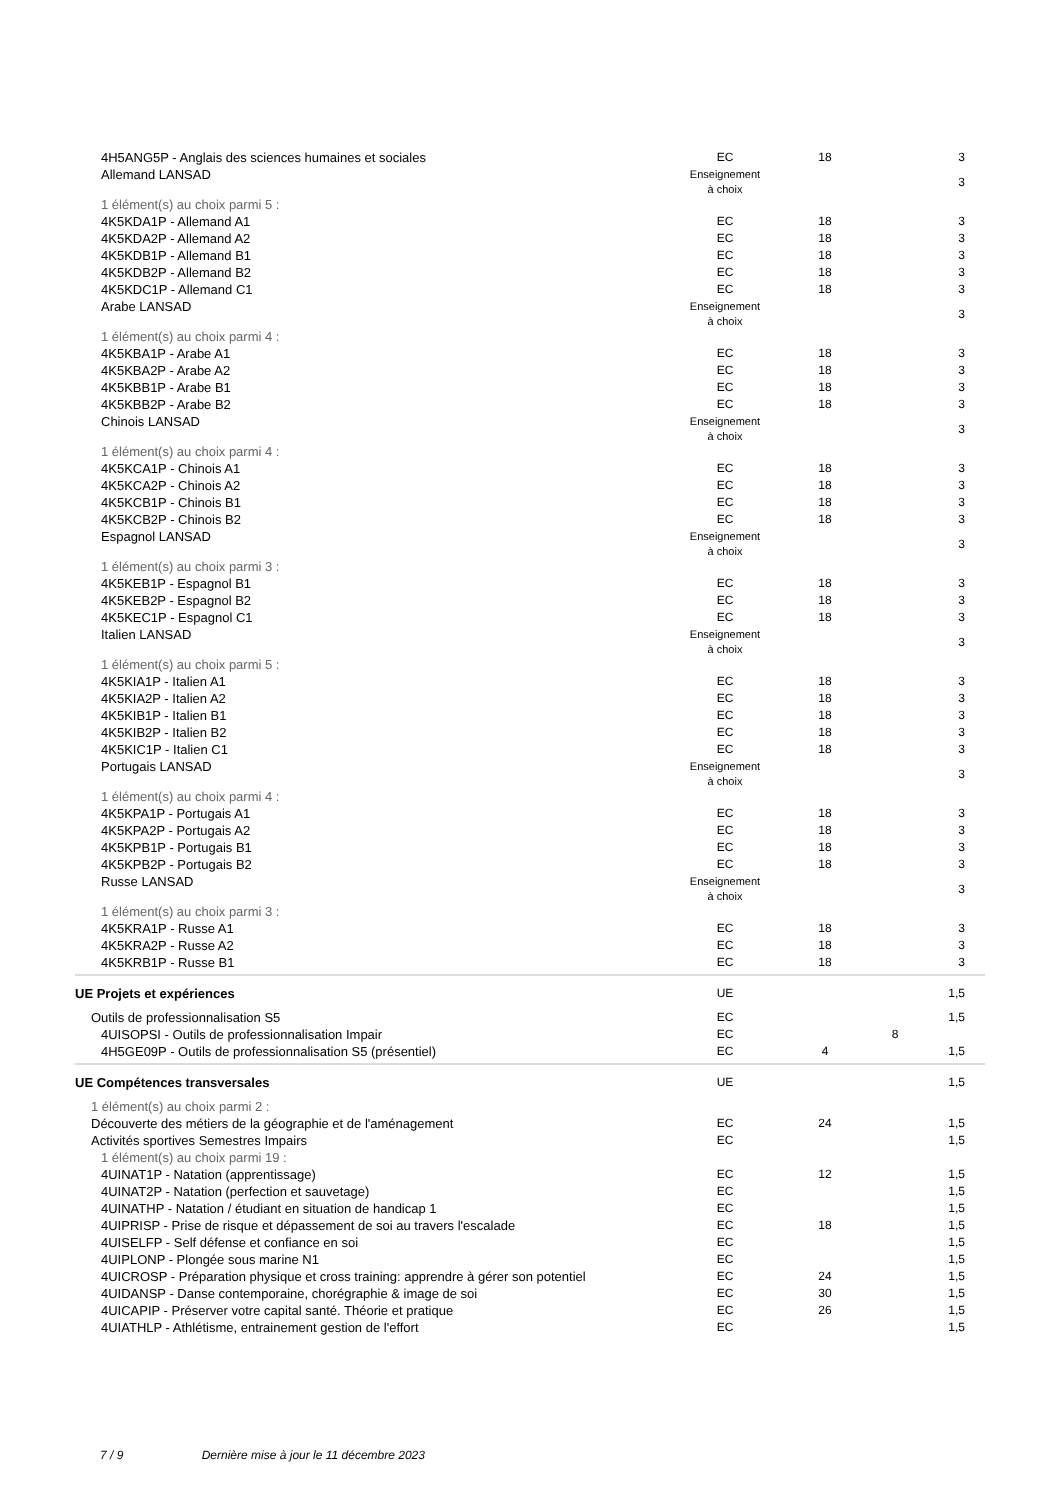| 4H5ANG5P - Anglais des sciences humaines et sociales | EC | 18 | | 3 |
| Allemand LANSAD | Enseignement à choix | | | 3 |
| 1 élément(s) au choix parmi 5 : | | | | |
| 4K5KDA1P - Allemand A1 | EC | 18 | | 3 |
| 4K5KDA2P - Allemand A2 | EC | 18 | | 3 |
| 4K5KDB1P - Allemand B1 | EC | 18 | | 3 |
| 4K5KDB2P - Allemand B2 | EC | 18 | | 3 |
| 4K5KDC1P - Allemand C1 | EC | 18 | | 3 |
| Arabe LANSAD | Enseignement à choix | | | 3 |
| 1 élément(s) au choix parmi 4 : | | | | |
| 4K5KBA1P - Arabe A1 | EC | 18 | | 3 |
| 4K5KBA2P - Arabe A2 | EC | 18 | | 3 |
| 4K5KBB1P - Arabe B1 | EC | 18 | | 3 |
| 4K5KBB2P - Arabe B2 | EC | 18 | | 3 |
| Chinois LANSAD | Enseignement à choix | | | 3 |
| 1 élément(s) au choix parmi 4 : | | | | |
| 4K5KCA1P - Chinois A1 | EC | 18 | | 3 |
| 4K5KCA2P - Chinois A2 | EC | 18 | | 3 |
| 4K5KCB1P - Chinois B1 | EC | 18 | | 3 |
| 4K5KCB2P - Chinois B2 | EC | 18 | | 3 |
| Espagnol LANSAD | Enseignement à choix | | | 3 |
| 1 élément(s) au choix parmi 3 : | | | | |
| 4K5KEB1P - Espagnol B1 | EC | 18 | | 3 |
| 4K5KEB2P - Espagnol B2 | EC | 18 | | 3 |
| 4K5KEC1P - Espagnol C1 | EC | 18 | | 3 |
| Italien LANSAD | Enseignement à choix | | | 3 |
| 1 élément(s) au choix parmi 5 : | | | | |
| 4K5KIA1P - Italien A1 | EC | 18 | | 3 |
| 4K5KIA2P - Italien A2 | EC | 18 | | 3 |
| 4K5KIB1P - Italien B1 | EC | 18 | | 3 |
| 4K5KIB2P - Italien B2 | EC | 18 | | 3 |
| 4K5KIC1P - Italien C1 | EC | 18 | | 3 |
| Portugais LANSAD | Enseignement à choix | | | 3 |
| 1 élément(s) au choix parmi 4 : | | | | |
| 4K5KPA1P - Portugais A1 | EC | 18 | | 3 |
| 4K5KPA2P - Portugais A2 | EC | 18 | | 3 |
| 4K5KPB1P - Portugais B1 | EC | 18 | | 3 |
| 4K5KPB2P - Portugais B2 | EC | 18 | | 3 |
| Russe LANSAD | Enseignement à choix | | | 3 |
| 1 élément(s) au choix parmi 3 : | | | | |
| 4K5KRA1P - Russe A1 | EC | 18 | | 3 |
| 4K5KRA2P - Russe A2 | EC | 18 | | 3 |
| 4K5KRB1P - Russe B1 | EC | 18 | | 3 |
| UE Projets et expériences | UE | | | 1,5 |
| Outils de professionnalisation S5 | EC | | | 1,5 |
| 4UISOPSI - Outils de professionnalisation Impair | EC | | 8 | |
| 4H5GE09P - Outils de professionnalisation S5 (présentiel) | EC | 4 | | 1,5 |
| UE Compétences transversales | UE | | | 1,5 |
| 1 élément(s) au choix parmi 2 : | | | | |
| Découverte des métiers de la géographie et de l'aménagement | EC | 24 | | 1,5 |
| Activités sportives Semestres Impairs | EC | | | 1,5 |
| 1 élément(s) au choix parmi 19 : | | | | |
| 4UINAT1P - Natation (apprentissage) | EC | 12 | | 1,5 |
| 4UINAT2P - Natation (perfection et sauvetage) | EC | | | 1,5 |
| 4UINATHP - Natation / étudiant en situation de handicap 1 | EC | | | 1,5 |
| 4UIPRISP - Prise de risque et dépassement de soi au travers l'escalade | EC | 18 | | 1,5 |
| 4UISELFP - Self défense et confiance en soi | EC | | | 1,5 |
| 4UIPLONP - Plongée sous marine N1 | EC | | | 1,5 |
| 4UICROSP - Préparation physique et cross training: apprendre à gérer son potentiel | EC | 24 | | 1,5 |
| 4UIDANSP - Danse contemporaine, chorégraphie & image de soi | EC | 30 | | 1,5 |
| 4UICAPIP - Préserver votre capital santé. Théorie et pratique | EC | 26 | | 1,5 |
| 4UIATHLP - Athlétisme, entrainement gestion de l'effort | EC | | | 1,5 |
7 / 9 Dernière mise à jour le 11 décembre 2023